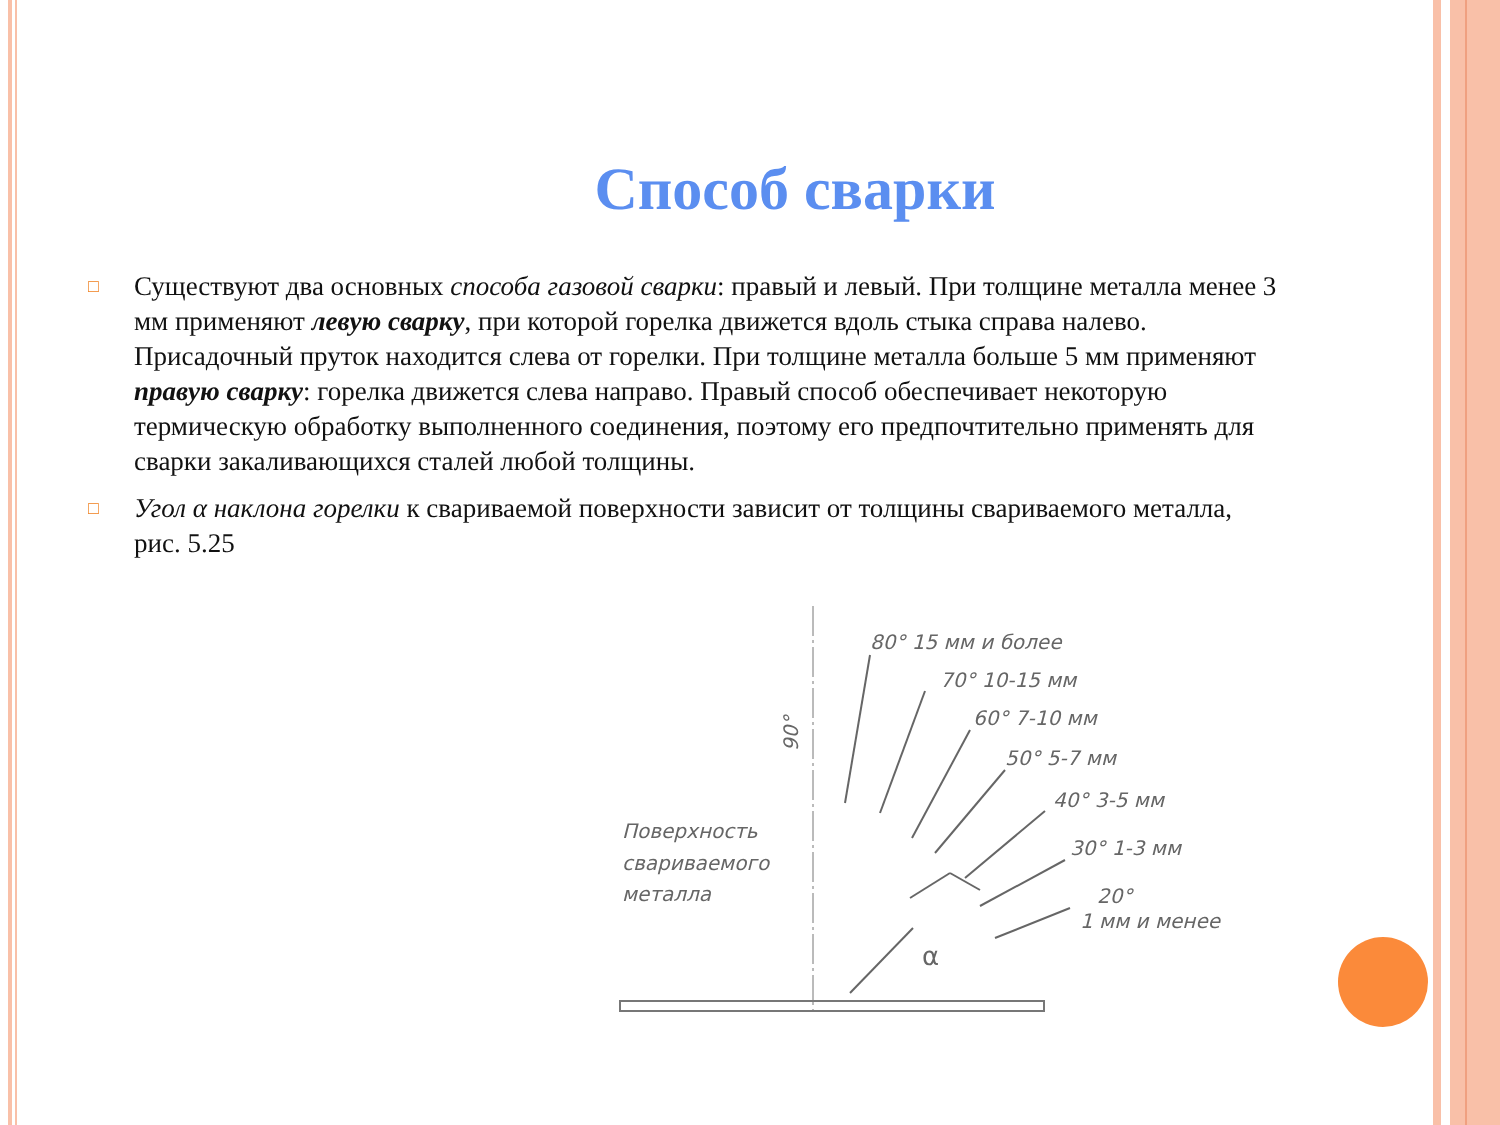Способ сварки
□ Существуют два основных способа газовой сварки: правый и левый. При толщине металла менее 3 мм применяют левую сварку, при которой горелка движется вдоль стыка справа налево. Присадочный пруток находится слева от горелки. При толщине металла больше 5 мм применяют правую сварку: горелка движется слева направо. Правый способ обеспечивает некоторую термическую обработку выполненного соединения, поэтому его предпочтительно применять для сварки закаливающихся сталей любой толщины.
□ Угол α наклона горелки к свариваемой поверхности зависит от толщины свариваемого металла, рис. 5.25
90°
80° 15 мм и более
70° 10-15 мм
60° 7-10 мм
50° 5-7 мм
40° 3-5 мм
30° 1-3 мм
20°
1 мм и менее
Поверхность
свариваемого
металла
α